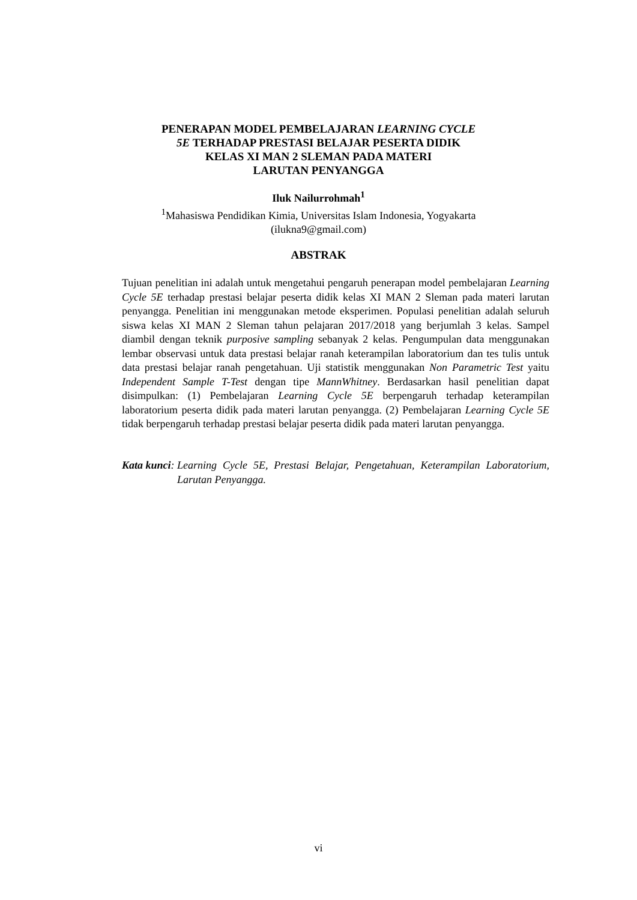PENERAPAN MODEL PEMBELAJARAN LEARNING CYCLE
5E TERHADAP PRESTASI BELAJAR PESERTA DIDIK
KELAS XI MAN 2 SLEMAN PADA MATERI
LARUTAN PENYANGGA
Iluk Nailurrohmah<sup>1</sup>
<sup>1</sup> Mahasiswa Pendidikan Kimia, Universitas Islam Indonesia, Yogyakarta
(ilukna9@gmail.com)
ABSTRAK
Tujuan penelitian ini adalah untuk mengetahui pengaruh penerapan model pembelajaran Learning Cycle 5E terhadap prestasi belajar peserta didik kelas XI MAN 2 Sleman pada materi larutan penyangga. Penelitian ini menggunakan metode eksperimen. Populasi penelitian adalah seluruh siswa kelas XI MAN 2 Sleman tahun pelajaran 2017/2018 yang berjumlah 3 kelas. Sampel diambil dengan teknik purposive sampling sebanyak 2 kelas. Pengumpulan data menggunakan lembar observasi untuk data prestasi belajar ranah keterampilan laboratorium dan tes tulis untuk data prestasi belajar ranah pengetahuan. Uji statistik menggunakan Non Parametric Test yaitu Independent Sample T-Test dengan tipe MannWhitney. Berdasarkan hasil penelitian dapat disimpulkan: (1) Pembelajaran Learning Cycle 5E berpengaruh terhadap keterampilan laboratorium peserta didik pada materi larutan penyangga. (2) Pembelajaran Learning Cycle 5E tidak berpengaruh terhadap prestasi belajar peserta didik pada materi larutan penyangga.
Kata kunci: Learning Cycle 5E, Prestasi Belajar, Pengetahuan, Keterampilan Laboratorium, Larutan Penyangga.
vi